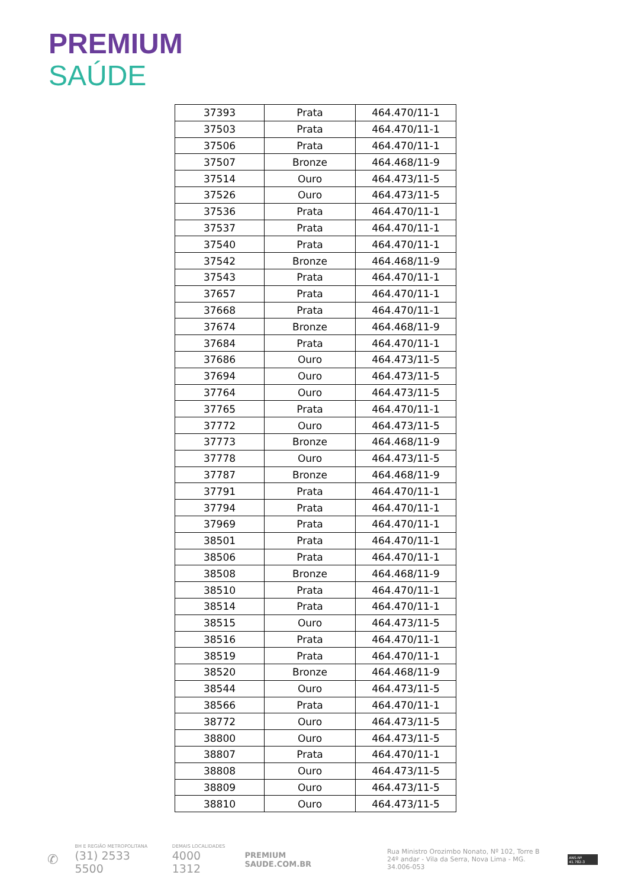PREMIUM
SAÚDE
| 37393 | Prata | 464.470/11-1 |
| 37503 | Prata | 464.470/11-1 |
| 37506 | Prata | 464.470/11-1 |
| 37507 | Bronze | 464.468/11-9 |
| 37514 | Ouro | 464.473/11-5 |
| 37526 | Ouro | 464.473/11-5 |
| 37536 | Prata | 464.470/11-1 |
| 37537 | Prata | 464.470/11-1 |
| 37540 | Prata | 464.470/11-1 |
| 37542 | Bronze | 464.468/11-9 |
| 37543 | Prata | 464.470/11-1 |
| 37657 | Prata | 464.470/11-1 |
| 37668 | Prata | 464.470/11-1 |
| 37674 | Bronze | 464.468/11-9 |
| 37684 | Prata | 464.470/11-1 |
| 37686 | Ouro | 464.473/11-5 |
| 37694 | Ouro | 464.473/11-5 |
| 37764 | Ouro | 464.473/11-5 |
| 37765 | Prata | 464.470/11-1 |
| 37772 | Ouro | 464.473/11-5 |
| 37773 | Bronze | 464.468/11-9 |
| 37778 | Ouro | 464.473/11-5 |
| 37787 | Bronze | 464.468/11-9 |
| 37791 | Prata | 464.470/11-1 |
| 37794 | Prata | 464.470/11-1 |
| 37969 | Prata | 464.470/11-1 |
| 38501 | Prata | 464.470/11-1 |
| 38506 | Prata | 464.470/11-1 |
| 38508 | Bronze | 464.468/11-9 |
| 38510 | Prata | 464.470/11-1 |
| 38514 | Prata | 464.470/11-1 |
| 38515 | Ouro | 464.473/11-5 |
| 38516 | Prata | 464.470/11-1 |
| 38519 | Prata | 464.470/11-1 |
| 38520 | Bronze | 464.468/11-9 |
| 38544 | Ouro | 464.473/11-5 |
| 38566 | Prata | 464.470/11-1 |
| 38772 | Ouro | 464.473/11-5 |
| 38800 | Ouro | 464.473/11-5 |
| 38807 | Prata | 464.470/11-1 |
| 38808 | Ouro | 464.473/11-5 |
| 38809 | Ouro | 464.473/11-5 |
| 38810 | Ouro | 464.473/11-5 |
✆
BH E REGIÃO METROPOLITANA
(31) 2533 5500
DEMAIS LOCALIDADES
4000 1312
PREMIUM
SAUDE.COM.BR
Rua Ministro Orozimbo Nonato, Nº 102, Torre B
24º andar - Vila da Serra, Nova Lima - MG. 34.006-053
ANS-Nº 41.782-3